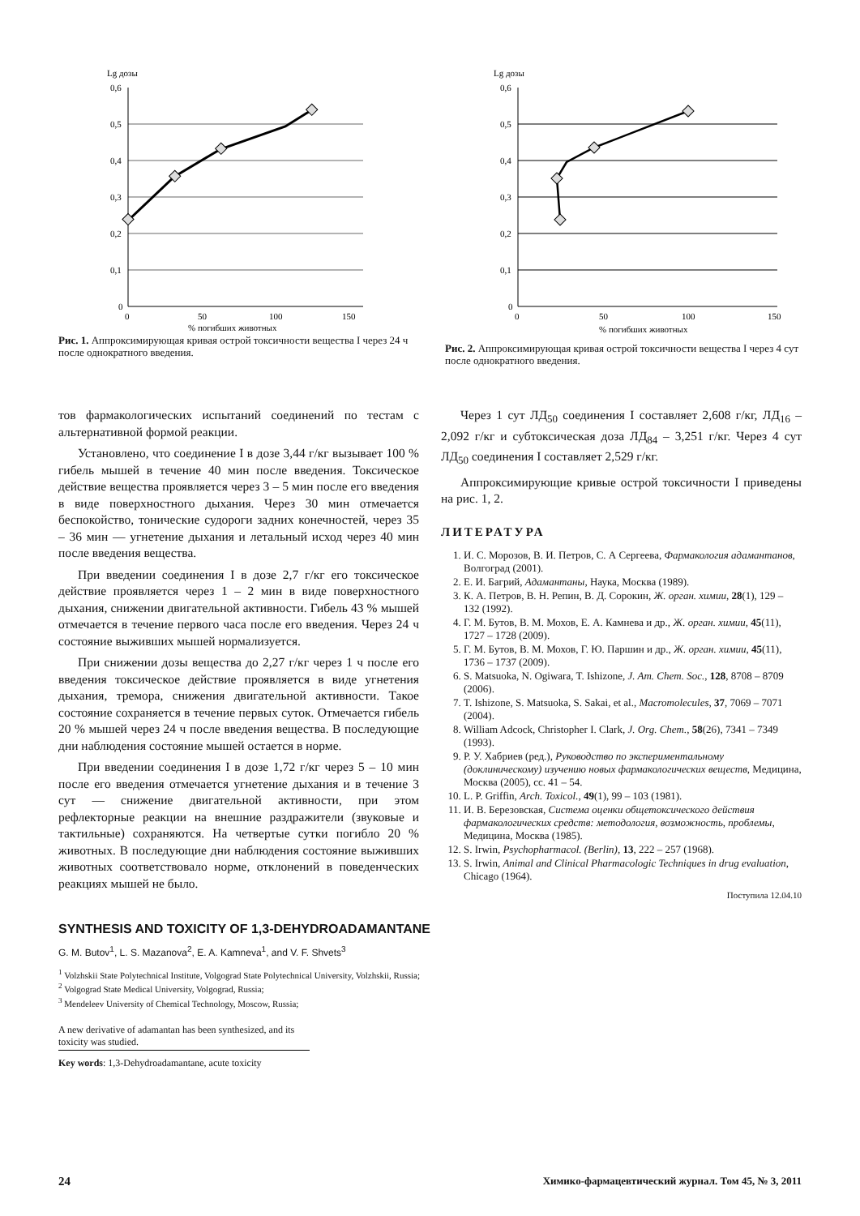Lg дозы
0,6
0,5
0,4
0,3
0,2
0,1
0
0
50
100
150
% погибших животных
Рис. 1. Аппроксимирующая кривая острой токсичности вещества I через 24 ч после однократного введения.
Lg дозы
0,6
0,5
0,4
0,3
0,2
0,1
0
0
50
100
150
% погибших животных
Рис. 2. Аппроксимирующая кривая острой токсичности вещества I через 4 сут после однократного введения.
тов фармакологических испытаний соединений по тестам с альтернативной формой реакции.
Установлено, что соединение I в дозе 3,44 г/кг вызывает 100 % гибель мышей в течение 40 мин после введения. Токсическое действие вещества проявляется через 3 – 5 мин после его введения в виде поверхностного дыхания. Через 30 мин отмечается беспокойство, тонические судороги задних конечностей, через 35 – 36 мин — угнетение дыхания и летальный исход через 40 мин после введения вещества.
При введении соединения I в дозе 2,7 г/кг его токсическое действие проявляется через 1 – 2 мин в виде поверхностного дыхания, снижении двигательной активности. Гибель 43 % мышей отмечается в течение первого часа после его введения. Через 24 ч состояние выживших мышей нормализуется.
При снижении дозы вещества до 2,27 г/кг через 1 ч после его введения токсическое действие проявляется в виде угнетения дыхания, тремора, снижения двигательной активности. Такое состояние сохраняется в течение первых суток. Отмечается гибель 20 % мышей через 24 ч после введения вещества. В последующие дни наблюдения состояние мышей остается в норме.
При введении соединения I в дозе 1,72 г/кг через 5 – 10 мин после его введения отмечается угнетение дыхания и в течение 3 сут — снижение двигательной активности, при этом рефлекторные реакции на внешние раздражители (звуковые и тактильные) сохраняются. На четвертые сутки погибло 20 % животных. В последующие дни наблюдения состояние выживших животных соответствовало норме, отклонений в поведенческих реакциях мышей не было.
Через 1 сут ЛД<sub>50</sub> соединения I составляет 2,608 г/кг, ЛД<sub>16</sub> – 2,092 г/кг и субтоксическая доза ЛД<sub>84</sub> – 3,251 г/кг. Через 4 сут ЛД<sub>50</sub> соединения I составляет 2,529 г/кг.
Аппроксимирующие кривые острой токсичности I приведены на рис. 1, 2.
ЛИТЕРАТУРА
1. И. С. Морозов, В. И. Петров, С. А Сергеева, Фармакология адамантанов, Волгоград (2001).
2. Е. И. Багрий, Адамантаны, Наука, Москва (1989).
3. К. А. Петров, В. Н. Репин, В. Д. Сорокин, Ж. орган. химии, 28(1), 129 – 132 (1992).
4. Г. М. Бутов, В. М. Мохов, Е. А. Камнева и др., Ж. орган. химии, 45(11), 1727 – 1728 (2009).
5. Г. М. Бутов, В. М. Мохов, Г. Ю. Паршин и др., Ж. орган. химии, 45(11), 1736 – 1737 (2009).
6. S. Matsuoka, N. Ogiwara, T. Ishizone, J. Am. Chem. Soc., 128, 8708 – 8709 (2006).
7. T. Ishizone, S. Matsuoka, S. Sakai, et al., Macromolecules, 37, 7069 – 7071 (2004).
8. William Adcock, Christopher I. Clark, J. Org. Chem., 58(26), 7341 – 7349 (1993).
9. Р. У. Хабриев (ред.), Руководство по экспериментальному (доклиническому) изучению новых фармакологических веществ, Медицина, Москва (2005), сс. 41 – 54.
10. L. P. Griffin, Arch. Toxicol., 49(1), 99 – 103 (1981).
11. И. В. Березовская, Система оценки общетоксического действия фармакологических средств: методология, возможность, проблемы, Медицина, Москва (1985).
12. S. Irwin, Psychopharmacol. (Berlin), 13, 222 – 257 (1968).
13. S. Irwin, Animal and Clinical Pharmacologic Techniques in drug evaluation, Chicago (1964).
Поступила 12.04.10
SYNTHESIS AND TOXICITY OF 1,3-DEHYDROADAMANTANE
G. M. Butov<sup>1</sup>, L. S. Mazanova<sup>2</sup>, E. A. Kamneva<sup>1</sup>, and V. F. Shvets<sup>3</sup>
<sup>1</sup> Volzhskii State Polytechnical Institute, Volgograd State Polytechnical University, Volzhskii, Russia;
<sup>2</sup> Volgograd State Medical University, Volgograd, Russia;
<sup>3</sup> Mendeleev University of Chemical Technology, Moscow, Russia;
A new derivative of adamantan has been synthesized, and its toxicity was studied.
Key words: 1,3-Dehydroadamantane, acute toxicity
24 Химико-фармацевтический журнал. Том 45, № 3, 2011